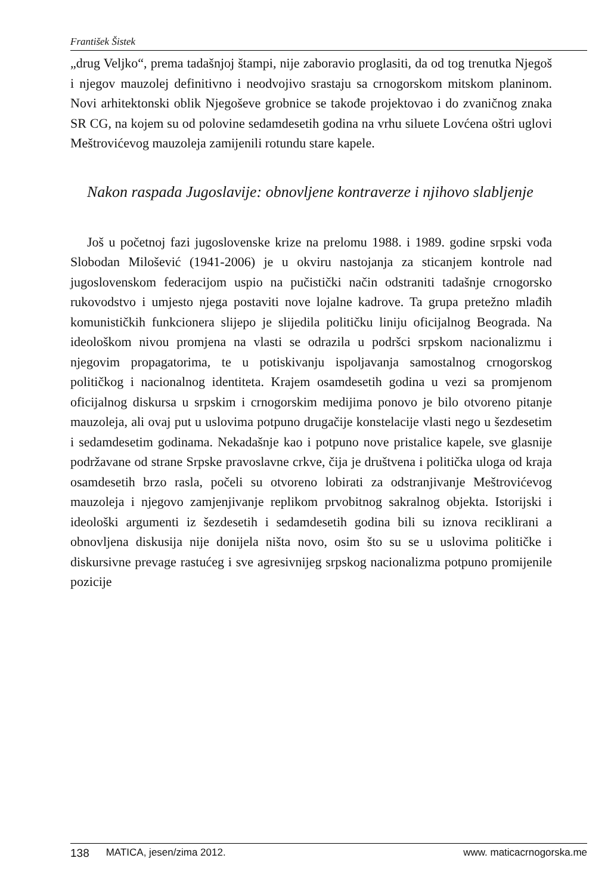František Šistek
„drug Veljko“, prema tadašnjoj štampi, nije zaboravio proglasiti, da od tog trenutka Njegoš i njegov mauzolej definitivno i neodvojivo srastaju sa crnogorskom mitskom planinom. Novi arhitektonski oblik Njegoševe grobnice se takođe projektovao i do zvaničnog znaka SR CG, na kojem su od polovine sedamdesetih godina na vrhu siluete Lovćena oštri uglovi Meštrovićevog mauzoleja zamijenili rotundu stare kapele.
Nakon raspada Jugoslavije: obnovljene kontraverze i njihovo slabljenje
Još u početnoj fazi jugoslovenske krize na prelomu 1988. i 1989. godine srpski vođa Slobodan Milošević (1941-2006) je u okviru nastojanja za sticanjem kontrole nad jugoslovenskom federacijom uspio na pučistički način odstraniti tadašnje crnogorsko rukovodstvo i umjesto njega postaviti nove lojalne kadrove. Ta grupa pretežno mlađih komunističkih funkcionera slijepo je slijedila političku liniju oficijalnog Beograda. Na ideološkom nivou promjena na vlasti se odrazila u podršci srpskom nacionalizmu i njegovim propagatorima, te u potiskivanju ispoljavanja samostalnog crnogorskog političkog i nacionalnog identiteta. Krajem osamdesetih godina u vezi sa promjenom oficijalnog diskursa u srpskim i crnogorskim medijima ponovo je bilo otvoreno pitanje mauzoleja, ali ovaj put u uslovima potpuno drugačije konstelacije vlasti nego u šezdesetim i sedamdesetim godinama. Nekadašnje kao i potpuno nove pristalice kapele, sve glasnije podržavane od strane Srpske pravoslavne crkve, čija je društvena i politička uloga od kraja osamdesetih brzo rasla, počeli su otvoreno lobirati za odstranjivanje Meštrovićevog mauzoleja i njegovo zamjenjivanje replikom prvobitnog sakralnog objekta. Istorijski i ideološki argumenti iz šezdesetih i sedamdesetih godina bili su iznova reciklirani a obnovljena diskusija nije donijela ništa novo, osim što su se u uslovima političke i diskursivne prevage rastućeg i sve agresivnijeg srpskog nacionalizma potpuno promijenile pozicije
138 MATICA, jesen/zima 2012. www. maticacrnogorska.me